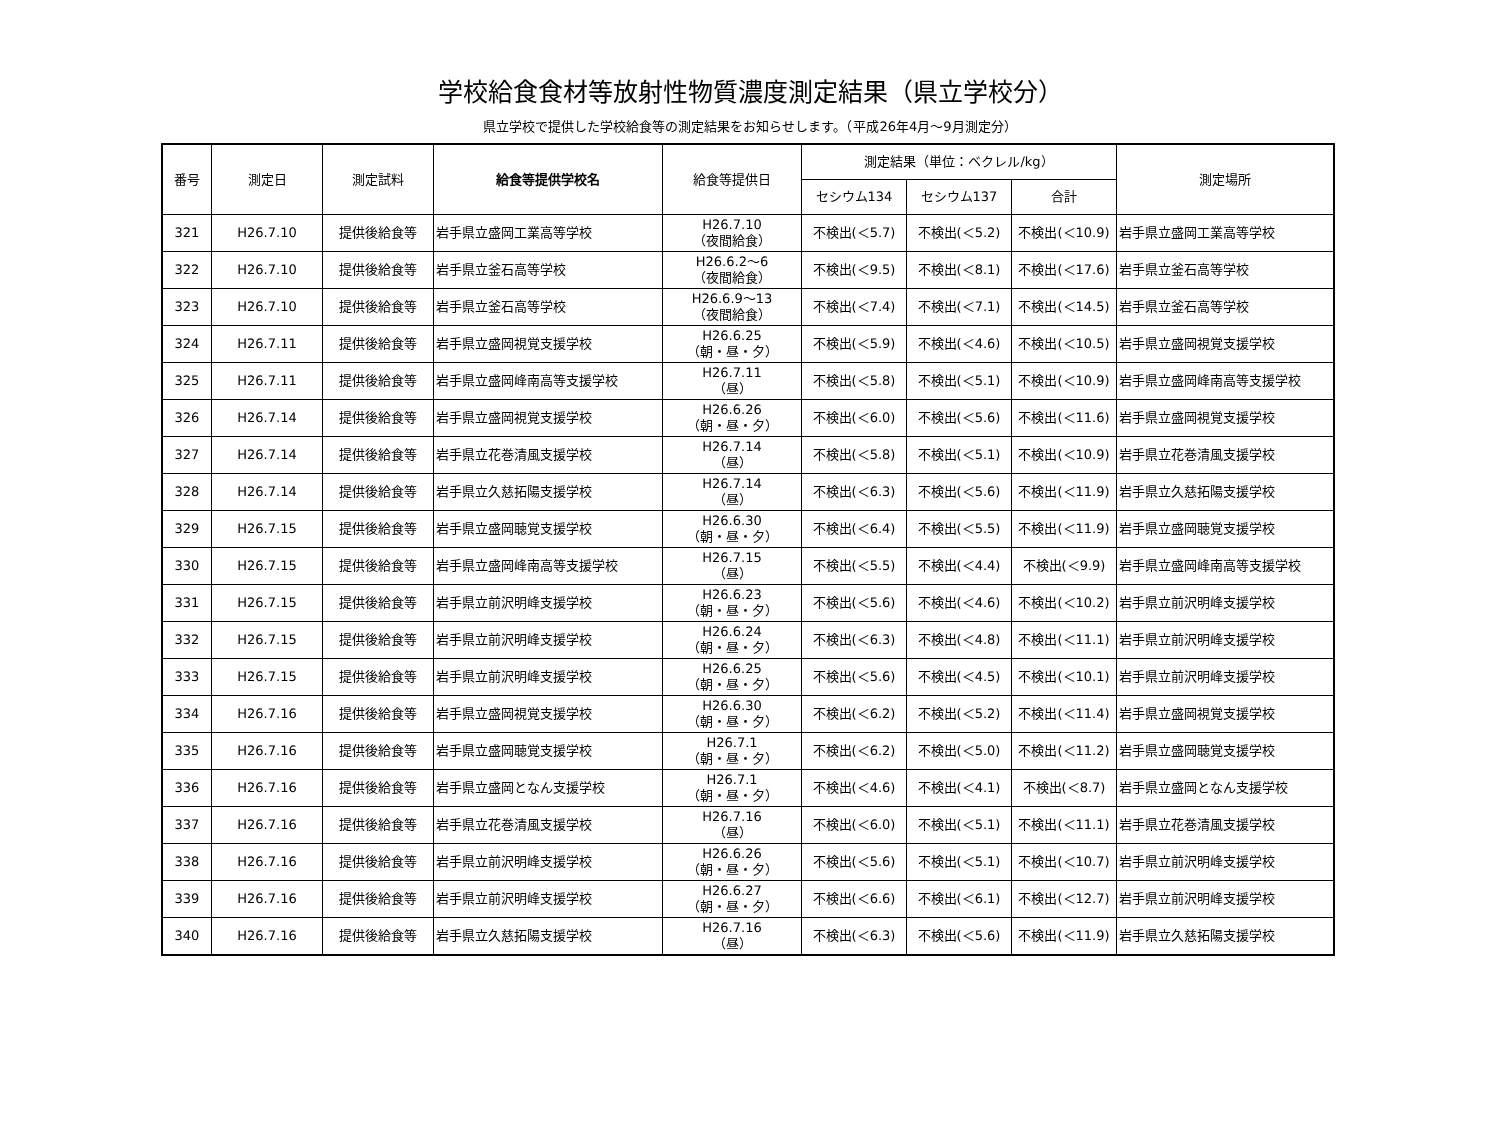学校給食食材等放射性物質濃度測定結果（県立学校分）
県立学校で提供した学校給食等の測定結果をお知らせします。（平成26年4月～9月測定分）
| 番号 | 測定日 | 測定試料 | 給食等提供学校名 | 給食等提供日 | 測定結果（単位：ベクレル/kg） | | | 測定場所 |
| --- | --- | --- | --- | --- | --- | --- | --- | --- |
| | | | | | セシウム134 | セシウム137 | 合計 | |
| 321 | H26.7.10 | 提供後給食等 | 岩手県立盛岡工業高等学校 | H26.7.10 （夜間給食） | 不検出(＜5.7) | 不検出(＜5.2) | 不検出(＜10.9) | 岩手県立盛岡工業高等学校 |
| 322 | H26.7.10 | 提供後給食等 | 岩手県立釜石高等学校 | H26.6.2～6 （夜間給食） | 不検出(＜9.5) | 不検出(＜8.1) | 不検出(＜17.6) | 岩手県立釜石高等学校 |
| 323 | H26.7.10 | 提供後給食等 | 岩手県立釜石高等学校 | H26.6.9～13 （夜間給食） | 不検出(＜7.4) | 不検出(＜7.1) | 不検出(＜14.5) | 岩手県立釜石高等学校 |
| 324 | H26.7.11 | 提供後給食等 | 岩手県立盛岡視覚支援学校 | H26.6.25 （朝・昼・夕） | 不検出(＜5.9) | 不検出(＜4.6) | 不検出(＜10.5) | 岩手県立盛岡視覚支援学校 |
| 325 | H26.7.11 | 提供後給食等 | 岩手県立盛岡峰南高等支援学校 | H26.7.11 （昼） | 不検出(＜5.8) | 不検出(＜5.1) | 不検出(＜10.9) | 岩手県立盛岡峰南高等支援学校 |
| 326 | H26.7.14 | 提供後給食等 | 岩手県立盛岡視覚支援学校 | H26.6.26 （朝・昼・夕） | 不検出(＜6.0) | 不検出(＜5.6) | 不検出(＜11.6) | 岩手県立盛岡視覚支援学校 |
| 327 | H26.7.14 | 提供後給食等 | 岩手県立花巻清風支援学校 | H26.7.14 （昼） | 不検出(＜5.8) | 不検出(＜5.1) | 不検出(＜10.9) | 岩手県立花巻清風支援学校 |
| 328 | H26.7.14 | 提供後給食等 | 岩手県立久慈拓陽支援学校 | H26.7.14 （昼） | 不検出(＜6.3) | 不検出(＜5.6) | 不検出(＜11.9) | 岩手県立久慈拓陽支援学校 |
| 329 | H26.7.15 | 提供後給食等 | 岩手県立盛岡聴覚支援学校 | H26.6.30 （朝・昼・夕） | 不検出(＜6.4) | 不検出(＜5.5) | 不検出(＜11.9) | 岩手県立盛岡聴覚支援学校 |
| 330 | H26.7.15 | 提供後給食等 | 岩手県立盛岡峰南高等支援学校 | H26.7.15 （昼） | 不検出(＜5.5) | 不検出(＜4.4) | 不検出(＜9.9) | 岩手県立盛岡峰南高等支援学校 |
| 331 | H26.7.15 | 提供後給食等 | 岩手県立前沢明峰支援学校 | H26.6.23 （朝・昼・夕） | 不検出(＜5.6) | 不検出(＜4.6) | 不検出(＜10.2) | 岩手県立前沢明峰支援学校 |
| 332 | H26.7.15 | 提供後給食等 | 岩手県立前沢明峰支援学校 | H26.6.24 （朝・昼・夕） | 不検出(＜6.3) | 不検出(＜4.8) | 不検出(＜11.1) | 岩手県立前沢明峰支援学校 |
| 333 | H26.7.15 | 提供後給食等 | 岩手県立前沢明峰支援学校 | H26.6.25 （朝・昼・夕） | 不検出(＜5.6) | 不検出(＜4.5) | 不検出(＜10.1) | 岩手県立前沢明峰支援学校 |
| 334 | H26.7.16 | 提供後給食等 | 岩手県立盛岡視覚支援学校 | H26.6.30 （朝・昼・夕） | 不検出(＜6.2) | 不検出(＜5.2) | 不検出(＜11.4) | 岩手県立盛岡視覚支援学校 |
| 335 | H26.7.16 | 提供後給食等 | 岩手県立盛岡聴覚支援学校 | H26.7.1 （朝・昼・夕） | 不検出(＜6.2) | 不検出(＜5.0) | 不検出(＜11.2) | 岩手県立盛岡聴覚支援学校 |
| 336 | H26.7.16 | 提供後給食等 | 岩手県立盛岡となん支援学校 | H26.7.1 （朝・昼・夕） | 不検出(＜4.6) | 不検出(＜4.1) | 不検出(＜8.7) | 岩手県立盛岡となん支援学校 |
| 337 | H26.7.16 | 提供後給食等 | 岩手県立花巻清風支援学校 | H26.7.16 （昼） | 不検出(＜6.0) | 不検出(＜5.1) | 不検出(＜11.1) | 岩手県立花巻清風支援学校 |
| 338 | H26.7.16 | 提供後給食等 | 岩手県立前沢明峰支援学校 | H26.6.26 （朝・昼・夕） | 不検出(＜5.6) | 不検出(＜5.1) | 不検出(＜10.7) | 岩手県立前沢明峰支援学校 |
| 339 | H26.7.16 | 提供後給食等 | 岩手県立前沢明峰支援学校 | H26.6.27 （朝・昼・夕） | 不検出(＜6.6) | 不検出(＜6.1) | 不検出(＜12.7) | 岩手県立前沢明峰支援学校 |
| 340 | H26.7.16 | 提供後給食等 | 岩手県立久慈拓陽支援学校 | H26.7.16 （昼） | 不検出(＜6.3) | 不検出(＜5.6) | 不検出(＜11.9) | 岩手県立久慈拓陽支援学校 |